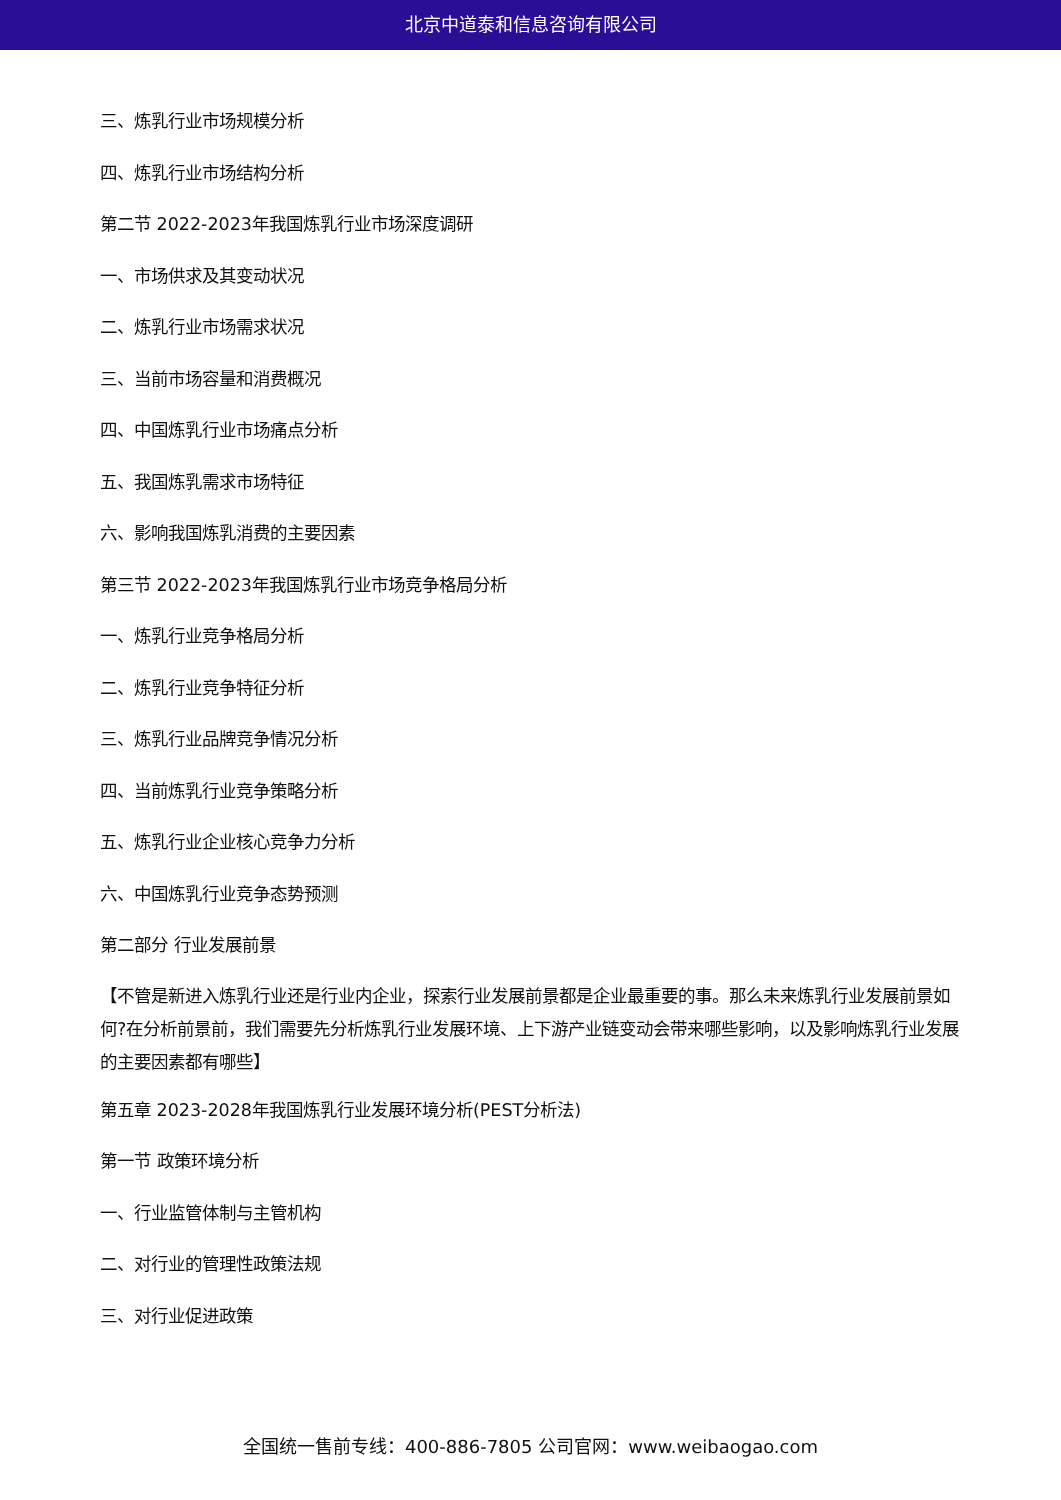北京中道泰和信息咨询有限公司
三、炼乳行业市场规模分析
四、炼乳行业市场结构分析
第二节 2022-2023年我国炼乳行业市场深度调研
一、市场供求及其变动状况
二、炼乳行业市场需求状况
三、当前市场容量和消费概况
四、中国炼乳行业市场痛点分析
五、我国炼乳需求市场特征
六、影响我国炼乳消费的主要因素
第三节 2022-2023年我国炼乳行业市场竞争格局分析
一、炼乳行业竞争格局分析
二、炼乳行业竞争特征分析
三、炼乳行业品牌竞争情况分析
四、当前炼乳行业竞争策略分析
五、炼乳行业企业核心竞争力分析
六、中国炼乳行业竞争态势预测
第二部分 行业发展前景
【不管是新进入炼乳行业还是行业内企业，探索行业发展前景都是企业最重要的事。那么未来炼乳行业发展前景如何?在分析前景前，我们需要先分析炼乳行业发展环境、上下游产业链变动会带来哪些影响，以及影响炼乳行业发展的主要因素都有哪些】
第五章 2023-2028年我国炼乳行业发展环境分析(PEST分析法)
第一节 政策环境分析
一、行业监管体制与主管机构
二、对行业的管理性政策法规
三、对行业促进政策
全国统一售前专线：400-886-7805 公司官网：www.weibaogao.com